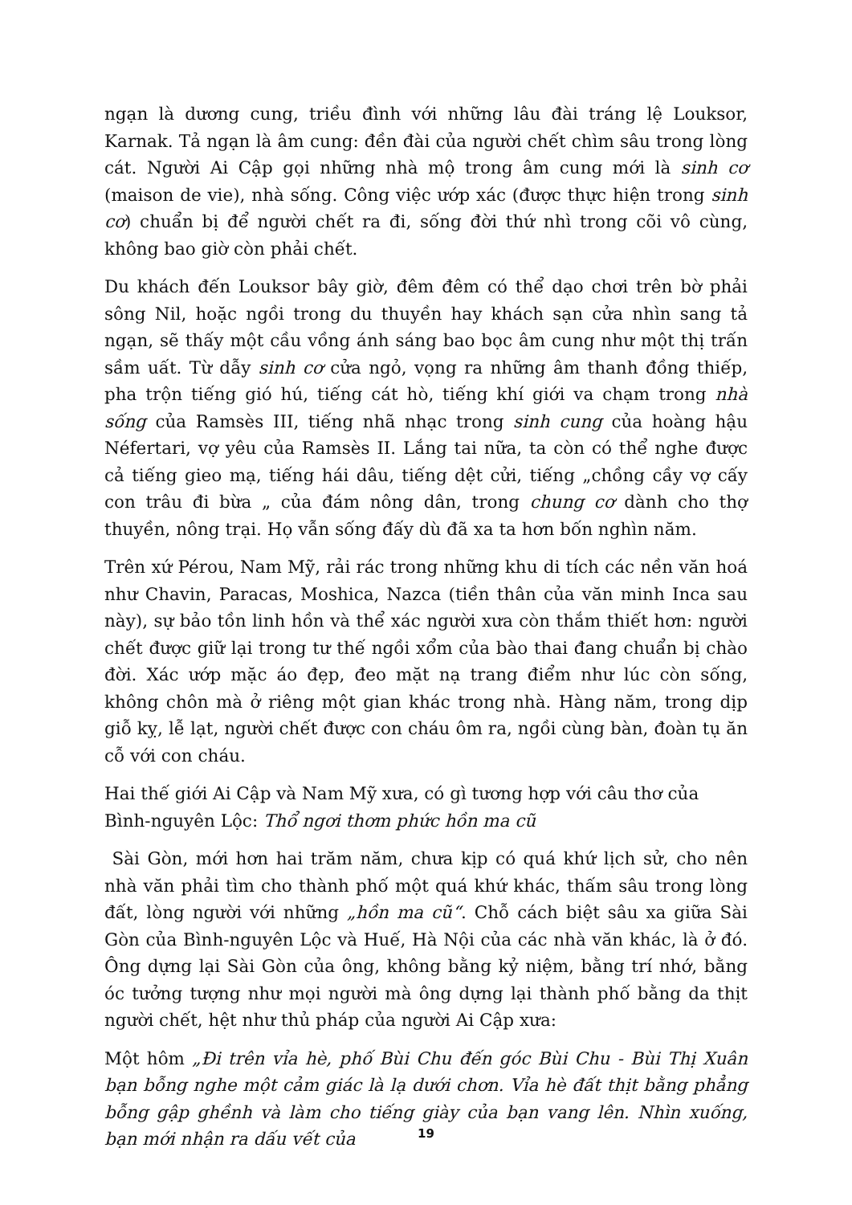ngạn là dương cung, triều đình với những lâu đài tráng lệ Louksor, Karnak. Tả ngạn là âm cung: đền đài của người chết chìm sâu trong lòng cát. Người Ai Cập gọi những nhà mộ trong âm cung mới là sinh cơ (maison de vie), nhà sống. Công việc ướp xác (được thực hiện trong sinh cơ) chuẩn bị để người chết ra đi, sống đời thứ nhì trong cõi vô cùng, không bao giờ còn phải chết.
Du khách đến Louksor bây giờ, đêm đêm có thể dạo chơi trên bờ phải sông Nil, hoặc ngồi trong du thuyền hay khách sạn cửa nhìn sang tả ngạn, sẽ thấy một cầu vồng ánh sáng bao bọc âm cung như một thị trấn sầm uất. Từ dẫy sinh cơ cửa ngỏ, vọng ra những âm thanh đồng thiếp, pha trộn tiếng gió hú, tiếng cát hò, tiếng khí giới va chạm trong nhà sống của Ramsès III, tiếng nhã nhạc trong sinh cung của hoàng hậu Néfertari, vợ yêu của Ramsès II. Lắng tai nữa, ta còn có thể nghe được cả tiếng gieo mạ, tiếng hái dâu, tiếng dệt cửi, tiếng „chồng cầy vợ cấy con trâu đi bừa „ của đám nông dân, trong chung cơ dành cho thợ thuyền, nông trại. Họ vẫn sống đấy dù đã xa ta hơn bốn nghìn năm.
Trên xứ Pérou, Nam Mỹ, rải rác trong những khu di tích các nền văn hoá như Chavin, Paracas, Moshica, Nazca (tiền thân của văn minh Inca sau này), sự bảo tồn linh hồn và thể xác người xưa còn thắm thiết hơn: người chết được giữ lại trong tư thế ngồi xổm của bào thai đang chuẩn bị chào đời. Xác ướp mặc áo đẹp, đeo mặt nạ trang điểm như lúc còn sống, không chôn mà ở riêng một gian khác trong nhà. Hàng năm, trong dịp giỗ kỵ, lễ lạt, người chết được con cháu ôm ra, ngồi cùng bàn, đoàn tụ ăn cỗ với con cháu.
Hai thế giới Ai Cập và Nam Mỹ xưa, có gì tương hợp với câu thơ của Bình-nguyên Lộc: Thổ ngơi thơm phức hồn ma cũ
Sài Gòn, mới hơn hai trăm năm, chưa kịp có quá khứ lịch sử, cho nên nhà văn phải tìm cho thành phố một quá khứ khác, thấm sâu trong lòng đất, lòng người với những „hồn ma cũ“. Chỗ cách biệt sâu xa giữa Sài Gòn của Bình-nguyên Lộc và Huế, Hà Nội của các nhà văn khác, là ở đó. Ông dựng lại Sài Gòn của ông, không bằng kỷ niệm, bằng trí nhớ, bằng óc tưởng tượng như mọi người mà ông dựng lại thành phố bằng da thịt người chết, hệt như thủ pháp của người Ai Cập xưa:
Một hôm „Đi trên vỉa hè, phố Bùi Chu đến góc Bùi Chu - Bùi Thị Xuân bạn bỗng nghe một cảm giác là lạ dưới chơn. Vỉa hè đất thịt bằng phẳng bỗng gập ghềnh và làm cho tiếng giày của bạn vang lên. Nhìn xuống, bạn mới nhận ra dấu vết của
19